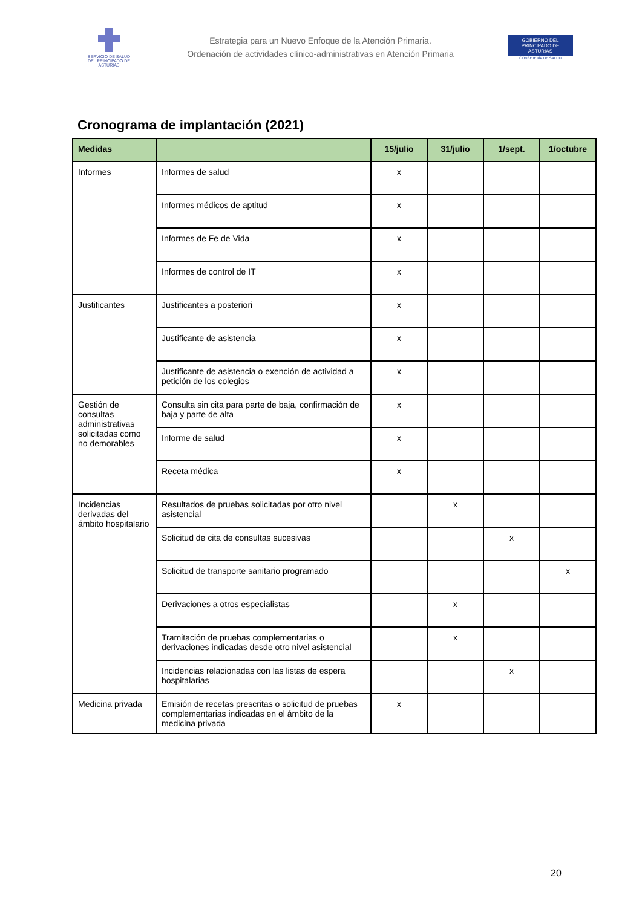SERVICIO DE SALUD
DEL PRINCIPADO DE ASTURIAS
Estrategia para un Nuevo Enfoque de la Atención Primaria.
Ordenación de actividades clínico-administrativas en Atención Primaria
GOBIERNO DEL
PRINCIPADO DE ASTURIAS
CONSEJERÍA DE SALUD
Cronograma de implantación (2021)
| Medidas | | 15/julio | 31/julio | 1/sept. | 1/octubre |
| --- | --- | --- | --- | --- | --- |
| Informes | Informes de salud | x | | | |
| | Informes médicos de aptitud | x | | | |
| | Informes de Fe de Vida | x | | | |
| | Informes de control de IT | x | | | |
| Justificantes | Justificantes a posteriori | x | | | |
| | Justificante de asistencia | x | | | |
| | Justificante de asistencia o exención de actividad a petición de los colegios | x | | | |
| Gestión de consultas administrativas solicitadas como no demorables | Consulta sin cita para parte de baja, confirmación de baja y parte de alta | x | | | |
| | Informe de salud | x | | | |
| | Receta médica | x | | | |
| Incidencias derivadas del ámbito hospitalario | Resultados de pruebas solicitadas por otro nivel asistencial | | x | | |
| | Solicitud de cita de consultas sucesivas | | | x | |
| | Solicitud de transporte sanitario programado | | | | x |
| | Derivaciones a otros especialistas | | x | | |
| | Tramitación de pruebas complementarias o derivaciones indicadas desde otro nivel asistencial | | x | | |
| | Incidencias relacionadas con las listas de espera hospitalarias | | | x | |
| Medicina privada | Emisión de recetas prescritas o solicitud de pruebas complementarias indicadas en el ámbito de la medicina privada | x | | | |
20